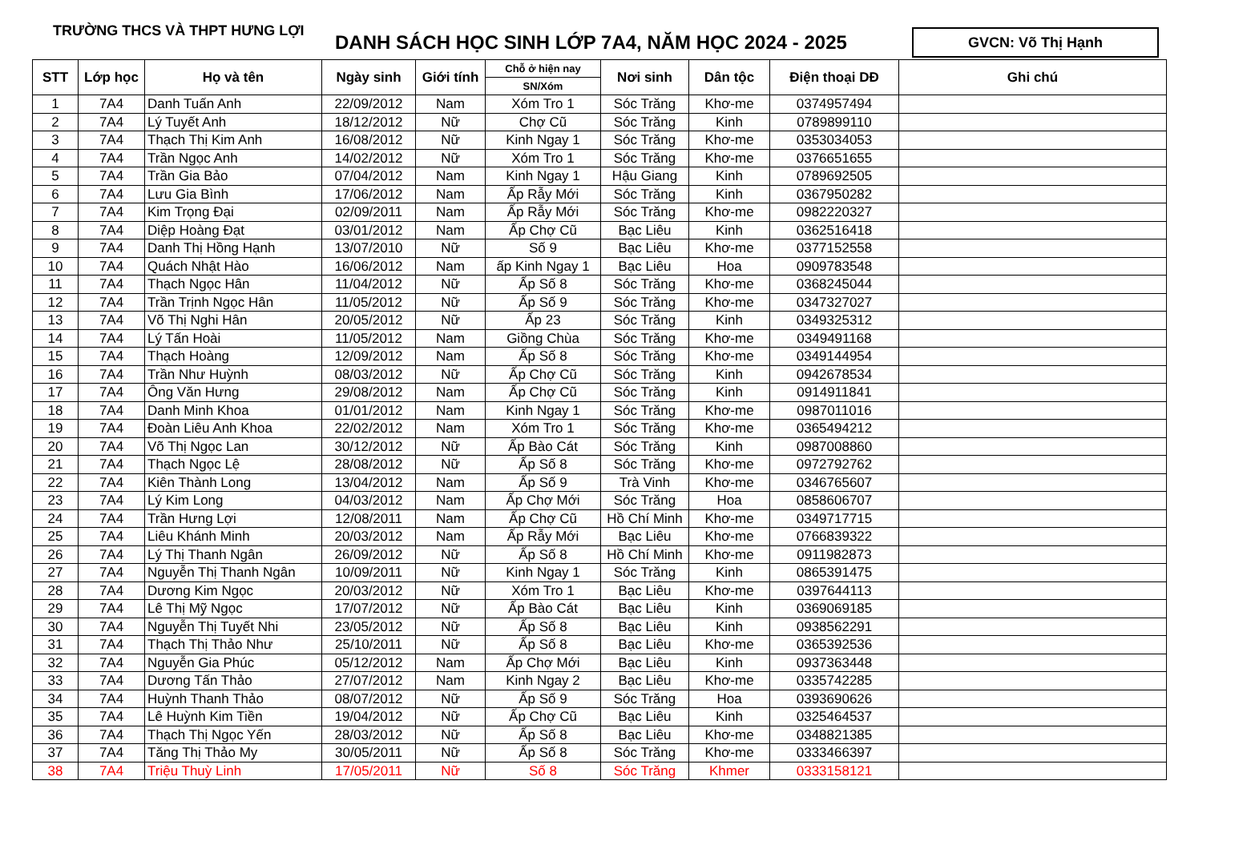TRƯỜNG THCS VÀ THPT HƯNG LỢI
DANH SÁCH HỌC SINH LỚP 7A4, NĂM HỌC 2024 - 2025
GVCN: Võ Thị Hạnh
| STT | Lớp học | Họ và tên | Ngày sinh | Giới tính | Chỗ ở hiện nay | Nơi sinh | Dân tộc | Điện thoại DĐ | Ghi chú |
| --- | --- | --- | --- | --- | --- | --- | --- | --- | --- |
| | | | | | SN/Xóm | | | | |
| 1 | 7A4 | Danh Tuấn Anh | 22/09/2012 | Nam | Xóm Tro 1 | Sóc Trăng | Khơ-me | 0374957494 | |
| 2 | 7A4 | Lý Tuyết Anh | 18/12/2012 | Nữ | Chợ Cũ | Sóc Trăng | Kinh | 0789899110 | |
| 3 | 7A4 | Thạch Thị Kim Anh | 16/08/2012 | Nữ | Kinh Ngay 1 | Sóc Trăng | Khơ-me | 0353034053 | |
| 4 | 7A4 | Trần Ngọc Anh | 14/02/2012 | Nữ | Xóm Tro 1 | Sóc Trăng | Khơ-me | 0376651655 | |
| 5 | 7A4 | Trần Gia Bảo | 07/04/2012 | Nam | Kinh Ngay 1 | Hậu Giang | Kinh | 0789692505 | |
| 6 | 7A4 | Lưu Gia Bình | 17/06/2012 | Nam | Ấp Rẫy Mới | Sóc Trăng | Kinh | 0367950282 | |
| 7 | 7A4 | Kim Trọng Đại | 02/09/2011 | Nam | Ấp Rẫy Mới | Sóc Trăng | Khơ-me | 0982220327 | |
| 8 | 7A4 | Diệp Hoàng Đạt | 03/01/2012 | Nam | Ấp Chợ Cũ | Bạc Liêu | Kinh | 0362516418 | |
| 9 | 7A4 | Danh Thị Hồng Hạnh | 13/07/2010 | Nữ | Số 9 | Bạc Liêu | Khơ-me | 0377152558 | |
| 10 | 7A4 | Quách Nhật Hào | 16/06/2012 | Nam | ấp Kinh Ngay 1 | Bạc Liêu | Hoa | 0909783548 | |
| 11 | 7A4 | Thạch Ngọc Hân | 11/04/2012 | Nữ | Ấp Số 8 | Sóc Trăng | Khơ-me | 0368245044 | |
| 12 | 7A4 | Trần Trịnh Ngọc Hân | 11/05/2012 | Nữ | Ấp Số 9 | Sóc Trăng | Khơ-me | 0347327027 | |
| 13 | 7A4 | Võ Thị Nghi Hân | 20/05/2012 | Nữ | Ấp 23 | Sóc Trăng | Kinh | 0349325312 | |
| 14 | 7A4 | Lý Tấn Hoài | 11/05/2012 | Nam | Giồng Chùa | Sóc Trăng | Khơ-me | 0349491168 | |
| 15 | 7A4 | Thạch Hoàng | 12/09/2012 | Nam | Ấp Số 8 | Sóc Trăng | Khơ-me | 0349144954 | |
| 16 | 7A4 | Trần Như Huỳnh | 08/03/2012 | Nữ | Ấp Chợ Cũ | Sóc Trăng | Kinh | 0942678534 | |
| 17 | 7A4 | Ông Văn Hưng | 29/08/2012 | Nam | Ấp Chợ Cũ | Sóc Trăng | Kinh | 0914911841 | |
| 18 | 7A4 | Danh Minh Khoa | 01/01/2012 | Nam | Kinh Ngay 1 | Sóc Trăng | Khơ-me | 0987011016 | |
| 19 | 7A4 | Đoàn Liêu Anh Khoa | 22/02/2012 | Nam | Xóm Tro 1 | Sóc Trăng | Khơ-me | 0365494212 | |
| 20 | 7A4 | Võ Thị Ngọc Lan | 30/12/2012 | Nữ | Ấp Bào Cát | Sóc Trăng | Kinh | 0987008860 | |
| 21 | 7A4 | Thạch Ngọc Lệ | 28/08/2012 | Nữ | Ấp Số 8 | Sóc Trăng | Khơ-me | 0972792762 | |
| 22 | 7A4 | Kiên Thành Long | 13/04/2012 | Nam | Ấp Số 9 | Trà Vinh | Khơ-me | 0346765607 | |
| 23 | 7A4 | Lý Kim Long | 04/03/2012 | Nam | Ấp Chợ Mới | Sóc Trăng | Hoa | 0858606707 | |
| 24 | 7A4 | Trần Hưng Lợi | 12/08/2011 | Nam | Ấp Chợ Cũ | Hồ Chí Minh | Khơ-me | 0349717715 | |
| 25 | 7A4 | Liêu Khánh Minh | 20/03/2012 | Nam | Ấp Rẫy Mới | Bạc Liêu | Khơ-me | 0766839322 | |
| 26 | 7A4 | Lý Thị Thanh Ngân | 26/09/2012 | Nữ | Ấp Số 8 | Hồ Chí Minh | Khơ-me | 0911982873 | |
| 27 | 7A4 | Nguyễn Thị Thanh Ngân | 10/09/2011 | Nữ | Kinh Ngay 1 | Sóc Trăng | Kinh | 0865391475 | |
| 28 | 7A4 | Dương Kim Ngọc | 20/03/2012 | Nữ | Xóm Tro 1 | Bạc Liêu | Khơ-me | 0397644113 | |
| 29 | 7A4 | Lê Thị Mỹ Ngọc | 17/07/2012 | Nữ | Ấp Bào Cát | Bạc Liêu | Kinh | 0369069185 | |
| 30 | 7A4 | Nguyễn Thị Tuyết Nhi | 23/05/2012 | Nữ | Ấp Số 8 | Bạc Liêu | Kinh | 0938562291 | |
| 31 | 7A4 | Thạch Thị Thảo Như | 25/10/2011 | Nữ | Ấp Số 8 | Bạc Liêu | Khơ-me | 0365392536 | |
| 32 | 7A4 | Nguyễn Gia Phúc | 05/12/2012 | Nam | Ấp Chợ Mới | Bạc Liêu | Kinh | 0937363448 | |
| 33 | 7A4 | Dương Tấn Thảo | 27/07/2012 | Nam | Kinh Ngay 2 | Bạc Liêu | Khơ-me | 0335742285 | |
| 34 | 7A4 | Huỳnh Thanh Thảo | 08/07/2012 | Nữ | Ấp Số 9 | Sóc Trăng | Hoa | 0393690626 | |
| 35 | 7A4 | Lê Huỳnh Kim Tiền | 19/04/2012 | Nữ | Ấp Chợ Cũ | Bạc Liêu | Kinh | 0325464537 | |
| 36 | 7A4 | Thạch Thị Ngọc Yến | 28/03/2012 | Nữ | Ấp Số 8 | Bạc Liêu | Khơ-me | 0348821385 | |
| 37 | 7A4 | Tăng Thị Thảo My | 30/05/2011 | Nữ | Ấp Số 8 | Sóc Trăng | Khơ-me | 0333466397 | |
| 38 | 7A4 | Triệu Thuỳ Linh | 17/05/2011 | Nữ | Số 8 | Sóc Trăng | Khmer | 0333158121 | |